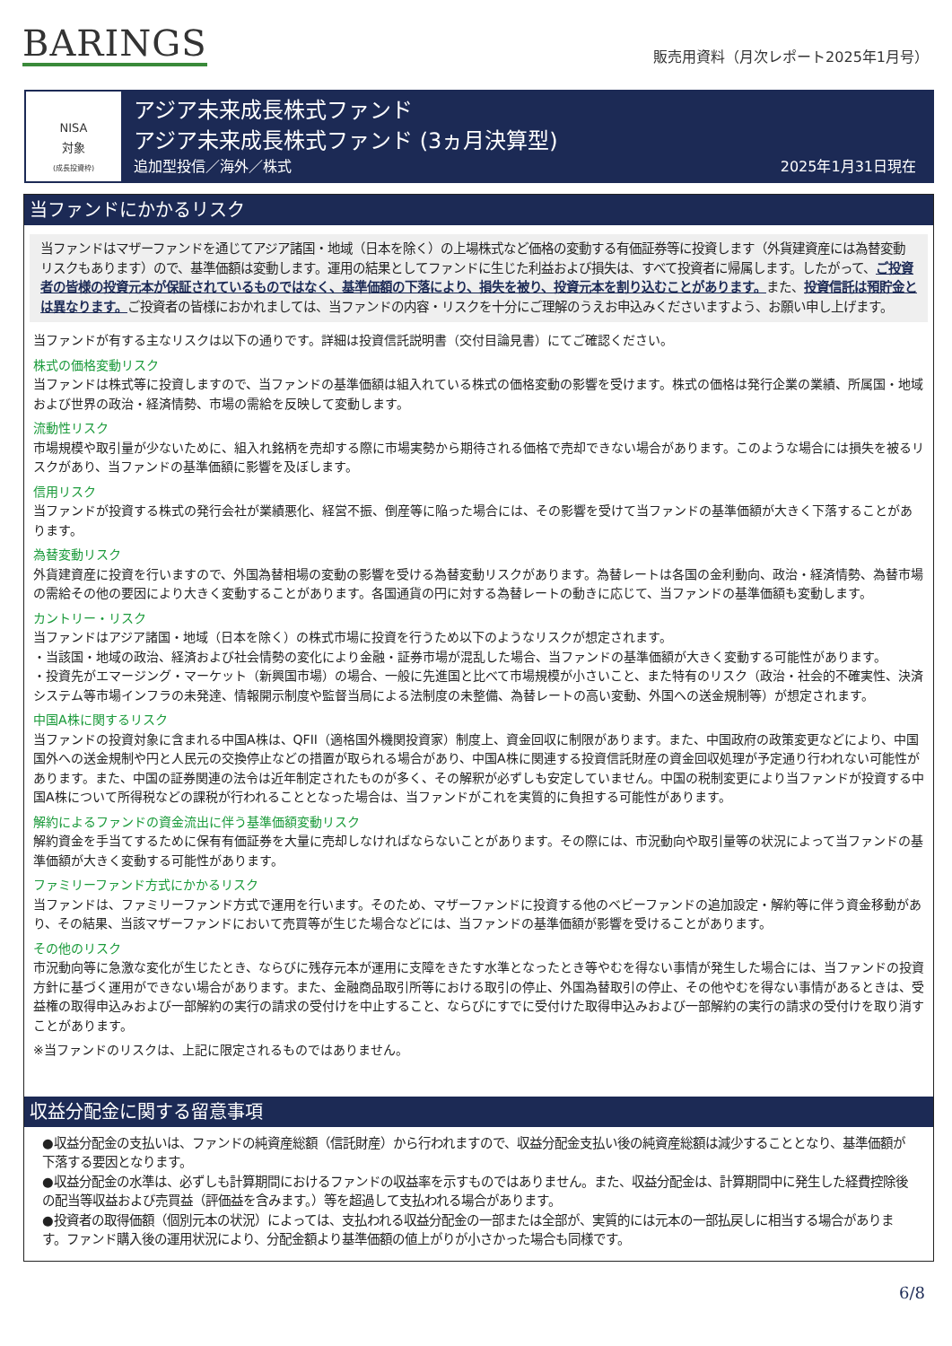BARINGS
販売用資料（月次レポート2025年1月号）
NISA
対象
(成長投資枠)
アジア未来成長株式ファンド
アジア未来成長株式ファンド (3ヵ月決算型)
追加型投信／海外／株式 2025年1月31日現在
当ファンドにかかるリスク
当ファンドはマザーファンドを通じてアジア諸国・地域（日本を除く）の上場株式など価格の変動する有価証券等に投資します（外貨建資産には為替変動リスクもあります）ので、基準価額は変動します。運用の結果としてファンドに生じた利益および損失は、すべて投資者に帰属します。したがって、ご投資者の皆様の投資元本が保証されているものではなく、基準価額の下落により、損失を被り、投資元本を割り込むことがあります。また、投資信託は預貯金とは異なります。ご投資者の皆様におかれましては、当ファンドの内容・リスクを十分にご理解のうえお申込みくださいますよう、お願い申し上げます。
当ファンドが有する主なリスクは以下の通りです。詳細は投資信託説明書（交付目論見書）にてご確認ください。
株式の価格変動リスク
当ファンドは株式等に投資しますので、当ファンドの基準価額は組入れている株式の価格変動の影響を受けます。株式の価格は発行企業の業績、所属国・地域および世界の政治・経済情勢、市場の需給を反映して変動します。
流動性リスク
市場規模や取引量が少ないために、組入れ銘柄を売却する際に市場実勢から期待される価格で売却できない場合があります。このような場合には損失を被るリスクがあり、当ファンドの基準価額に影響を及ぼします。
信用リスク
当ファンドが投資する株式の発行会社が業績悪化、経営不振、倒産等に陥った場合には、その影響を受けて当ファンドの基準価額が大きく下落することがあります。
為替変動リスク
外貨建資産に投資を行いますので、外国為替相場の変動の影響を受ける為替変動リスクがあります。為替レートは各国の金利動向、政治・経済情勢、為替市場の需給その他の要因により大きく変動することがあります。各国通貨の円に対する為替レートの動きに応じて、当ファンドの基準価額も変動します。
カントリー・リスク
当ファンドはアジア諸国・地域（日本を除く）の株式市場に投資を行うため以下のようなリスクが想定されます。
・当該国・地域の政治、経済および社会情勢の変化により金融・証券市場が混乱した場合、当ファンドの基準価額が大きく変動する可能性があります。
・投資先がエマージング・マーケット（新興国市場）の場合、一般に先進国と比べて市場規模が小さいこと、また特有のリスク（政治・社会的不確実性、決済システム等市場インフラの未発達、情報開示制度や監督当局による法制度の未整備、為替レートの高い変動、外国への送金規制等）が想定されます。
中国A株に関するリスク
当ファンドの投資対象に含まれる中国A株は、QFII（適格国外機関投資家）制度上、資金回収に制限があります。また、中国政府の政策変更などにより、中国国外への送金規制や円と人民元の交換停止などの措置が取られる場合があり、中国A株に関連する投資信託財産の資金回収処理が予定通り行われない可能性があります。また、中国の証券関連の法令は近年制定されたものが多く、その解釈が必ずしも安定していません。中国の税制変更により当ファンドが投資する中国A株について所得税などの課税が行われることとなった場合は、当ファンドがこれを実質的に負担する可能性があります。
解約によるファンドの資金流出に伴う基準価額変動リスク
解約資金を手当てするために保有有価証券を大量に売却しなければならないことがあります。その際には、市況動向や取引量等の状況によって当ファンドの基準価額が大きく変動する可能性があります。
ファミリーファンド方式にかかるリスク
当ファンドは、ファミリーファンド方式で運用を行います。そのため、マザーファンドに投資する他のベビーファンドの追加設定・解約等に伴う資金移動があり、その結果、当該マザーファンドにおいて売買等が生じた場合などには、当ファンドの基準価額が影響を受けることがあります。
その他のリスク
市況動向等に急激な変化が生じたとき、ならびに残存元本が運用に支障をきたす水準となったとき等やむを得ない事情が発生した場合には、当ファンドの投資方針に基づく運用ができない場合があります。また、金融商品取引所等における取引の停止、外国為替取引の停止、その他やむを得ない事情があるときは、受益権の取得申込みおよび一部解約の実行の請求の受付けを中止すること、ならびにすでに受付けた取得申込みおよび一部解約の実行の請求の受付けを取り消すことがあります。
※当ファンドのリスクは、上記に限定されるものではありません。
収益分配金に関する留意事項
●収益分配金の支払いは、ファンドの純資産総額（信託財産）から行われますので、収益分配金支払い後の純資産総額は減少することとなり、基準価額が下落する要因となります。
●収益分配金の水準は、必ずしも計算期間におけるファンドの収益率を示すものではありません。また、収益分配金は、計算期間中に発生した経費控除後の配当等収益および売買益（評価益を含みます。）等を超過して支払われる場合があります。
●投資者の取得価額（個別元本の状況）によっては、支払われる収益分配金の一部または全部が、実質的には元本の一部払戻しに相当する場合があります。ファンド購入後の運用状況により、分配金額より基準価額の値上がりが小さかった場合も同様です。
6/8